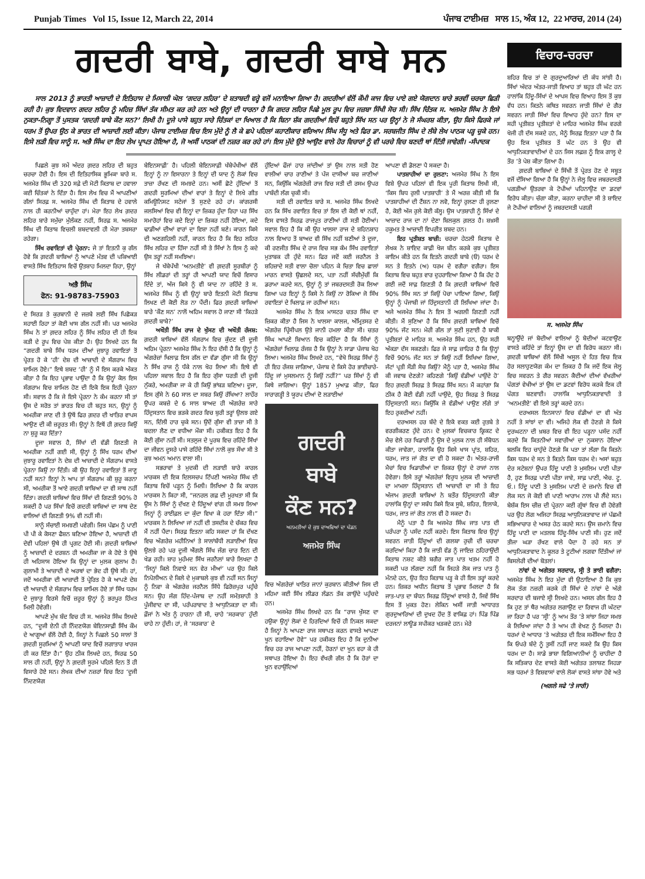Punjab Times Vol 15, Issue 12, March 22, 2014 ਪੰਜਾਬ ਟਾਈਮਜ਼ ਸਾਲ 15, ਅੰਕ 12, 22 ਮਾਰਚ, 2014 (24)
ਗਦਰੀ ਬਾਬੇ, ਗਦਰੀ ਬਾਬੇ ਸਨ
ਸਾਲ 2013 ਨੂੰ ਭਾਰਤੀ ਆਜ਼ਾਦੀ ਦੇ ਇਤਿਹਾਸ ਦੇ ਮਿਸਾਲੀ ਘੋਲ ‘ਗਦਰ ਲਹਿਰ’ ਦੇ ਸ਼ਤਾਬਦੀ ਵਰ੍ਹੇ ਵਜੋਂ ਮਨਾਇਆ ਗਿਆ ਹੈ। ਗਦਰੀਆਂ ਵੱਲੋਂ ਕੌਮੀ ਕਾਜ ਵਿਚ ਪਾਏ ਗਏ ਯੋਗਦਾਨ ਬਾਰੇ ਭਰਵੀਂ ਚਰਚਾ ਛਿੜੀ ਰਹੀ ਹੈ। ਕੁਝ ਵਿਦਵਾਨ ਗਦਰ ਲਹਿਰ ਨੂੰ ਮਹਿਜ਼ ਸਿੱਖਾਂ ਤੱਕ ਸੀਮਤ ਕਰ ਰਹੇ ਹਨ ਅਤੇ ਉਨ੍ਹਾਂ ਦੀ ਧਾਰਨਾ ਹੈ ਕਿ ਗਦਰ ਲਹਿਰ ਪਿਛੇ ਮੂਲ ਰੂਪ ਵਿਚ ਜਜ਼ਬਾ ਸਿੱਖੀ ਸੋਚ ਸੀ। ਸਿੱਖ ਚਿੰਤਕ ਸ. ਅਜਮੇਰ ਸਿੰਘ ਨੇ ਇਸੇ ਨੁਕਤਾ-ਨਿਗ੍ਹਾ ਤੋਂ ਪੁਸਤਕ ‘ਗਦਰੀ ਬਾਬੇ ਕੌਣ ਸਨ?’ ਲਿਖੀ ਹੈ। ਦੂਜੇ ਪਾਸੇ ਬਹੁਤ ਸਾਰੇ ਚਿੰਤਕਾਂ ਦਾ ਖਿਆਲ ਹੈ ਕਿ ਬਿਨਾ ਸ਼ੱਕ ਗਦਰੀਆਂ ਵਿਚੋਂ ਬਹੁਤੇ ਸਿੱਖ ਸਨ ਪਰ ਉਨ੍ਹਾਂ ਨੇ ਜੋ ਸੰਘਰਸ਼ ਕੀਤਾ, ਉਹ ਕਿਸੇ ਫਿਰਕੇ ਜਾਂ ਧਰਮ ਤੋਂ ਉਪਰ ਉਠ ਕੇ ਭਾਰਤ ਦੀ ਆਜ਼ਾਦੀ ਲਈ ਕੀਤਾ। ਪੰਜਾਬ ਟਾਈਮਜ਼ ਵਿਚ ਇਸ ਮੁੱਦੇ ਨੂੰ ਲੈ ਕੇ ਛਪੇ ਪਹਿਲਾਂ ਕਹਾਣੀਕਾਰ ਵਰਿਆਮ ਸਿੰਘ ਸੰਧੂ ਅਤੇ ਫਿਰ ਡਾ. ਸਰਬਜੀਤ ਸਿੰਘ ਦੇ ਲੰਬੇ ਲੇਖ ਪਾਠਕ ਪੜ੍ਹ ਚੁਕੇ ਹਨ। ਇਸੇ ਲੜੀ ਵਿਚ ਸਾਨੂੰ ਸ. ਅਭੈ ਸਿੰਘ ਦਾ ਇਹ ਲੇਖ ਪ੍ਰਾਪਤ ਹੋਇਆ ਹੈ, ਜੋ ਅਸੀਂ ਪਾਠਕਾਂ ਦੀ ਨਜ਼ਰ ਕਰ ਰਹੇ ਹਾਂ। ਇਸ ਮੁੱਦੇ ਉਤੇ ਆਉਣ ਵਾਲੇ ਹੋਰ ਵਿਚਾਰਾਂ ਨੂੰ ਵੀ ਪਰਚੇ ਵਿਚ ਬਣਦੀ ਥਾਂ ਦਿੱਤੀ ਜਾਵੇਗੀ। -ਸੰਪਾਦਕ
ਪਿਛਲੇ ਕੁਝ ਸਮੇਂ ਅੰਦਰ ਗ਼ਦਰ ਲਹਿਰ ਦੀ ਬਹੁਤ ਚਰਚਾ ਹੋਈ ਹੈ। ਇਸ ਦੀ ਇਤਿਹਾਸਿਕ ਭੂਮਿਕਾ ਬਾਰੇ ਸ. ਅਜਮੇਰ ਸਿੰਘ ਦੀ 320 ਸਫ਼ੇ ਦੀ ਮੋਟੀ ਕਿਤਾਬ ਦਾ ਹਵਾਲਾ ਕਈ ਚਿੰਤਕਾਂ ਨੇ ਦਿੱਤਾ ਹੈ। ਇਸ ਲੇਖ ਵਿਚ ਮੈਂ ਆਪਣੀਆਂ ਗੱਲਾਂ ਸਿਰਫ਼ ਸ. ਅਜਮੇਰ ਸਿੰਘ ਦੀ ਕਿਤਾਬ ਦੇ ਹਵਾਲੇ ਨਾਲ ਹੀ ਕਰਨੀਆਂ ਚਾਹੁੰਦਾ ਹਾਂ। ਮੇਰਾ ਇਹ ਲੇਖ ਗ਼ਦਰ ਲਹਿਰ ਬਾਰੇ ਸਮੁੱਚਾ ਮੁੱਲੰਕਣ ਨਹੀਂ, ਸਿਰਫ਼ ਸ. ਅਜਮੇਰ ਸਿੰਘ ਦੀ ਕਿਤਾਬ ਵਿਚਲੀ ਸ਼ਬਦਾਵਲੀ ਹੀ ਮੇਰਾ ਤਬਸਰਾ ਰਹੇਗਾ।
ਸਿੱਖ ਰਵਾਇਤਾਂ ਦੀ ਪ੍ਰੇਰਨਾ: ਜੇ ਤਾਂ ਇਤਨੀ ਕੁ ਗੱਲ ਹੋਵੇ ਕਿ ਗ਼ਦਰੀ ਬਾਬਿਆਂ ਨੂੰ ਆਪਣੇ ਮੰਤਵ ਦੀ ਪਕਿਆਈ ਵਾਸਤੇ ਸਿੱਖ ਇਤਿਹਾਸ ਵਿਚੋਂ ਉਤਸ਼ਾਹ ਮਿਲਦਾ ਰਿਹਾ, ਉਨ੍ਹਾਂ
ਅਭੈ ਸਿੰਘ
ਫੋਨ: 91-98783-75903
ਦੇ ਸਿਰੜ ਤੇ ਕੁਰਬਾਨੀ ਦੇ ਜਜ਼ਬੇ ਲਈ ਸਿੱਖ ਪਿਛੋਕੜ ਸਹਾਈ ਰਿਹਾ ਤਾਂ ਕੋਈ ਖਾਸ ਗੱਲ ਨਹੀਂ ਸੀ। ਪਰ ਅਜਮੇਰ ਸਿੰਘ ਨੇ ਤਾਂ ਗ਼ਦਰ ਲਹਿਰ ਨੂੰ ਸਿੱਖ ਲਹਿਰ ਦੀ ਹੀ ਇਕ ਕੜੀ ਦੇ ਰੂਪ ਵਿਚ ਪੇਸ਼ ਕੀਤਾ ਹੈ। ਉਹ ਲਿਖਦੇ ਹਨ ਕਿ “ਗਦਰੀ ਬਾਬੇ ਸਿੱਖ ਧਰਮ ਦੀਆਂ ਜੁਝਾਰੂ ਰਵਾਇਤਾਂ ਤੋਂ ਪ੍ਰੇਰਤ ਹੋ ਕੇ ‘ਹੀ’ ਦੇਸ਼ ਦੀ ਆਜ਼ਾਦੀ ਦੇ ਸੰਗਰਾਮ ਵਿਚ ਸ਼ਾਮਿਲ ਹੋਏ।” ਇਥੇ ਸ਼ਬਦ ‘ਹੀ’ ਨੂੰ ਮੈਂ ਇਸ ਕਰਕੇ ਅੰਕਤ ਕੀਤਾ ਹੈ ਕਿ ਇਹ ਪ੍ਰਭਾਵ ਪਾਉਂਦਾ ਹੈ ਕਿ ਉਨ੍ਹਾਂ ਕੋਲ ਇਸ ਸੰਗਰਾਮ ਵਿਚ ਸ਼ਾਮਿਲ ਹੋਣ ਦੀ ਇਕੋ ਇਕ ਇਹੀ ਪ੍ਰੇਰਨਾ ਸੀ। ਸਵਾਲ ਹੈ ਕਿ ਜੇ ਇਸੇ ਪ੍ਰੇਰਨਾ ਨੇ ਕੰਮ ਕਰਨਾ ਸੀ ਤਾਂ ਉਸ ਦੇ ਸਰੋਤ ਤਾਂ ਭਾਰਤ ਵਿਚ ਹੀ ਬਹੁਤ ਸਨ, ਉਨ੍ਹਾਂ ਨੂੰ ਅਮਰੀਕਾ ਜਾਣ ਦੀ ਤੇ ਉਥੋਂ ਫਿਰ ਗ਼ਦਰ ਦੀ ਖਾਤਿਰ ਵਾਪਸ ਆਉਣ ਦੀ ਕੀ ਜ਼ਰੂਰਤ ਸੀ। ਉਨ੍ਹਾਂ ਨੇ ਇਥੋਂ ਹੀ ਗ਼ਦਰ ਕਿਉਂ ਨਾ ਸ਼ੁਰੂ ਕਰ ਦਿੱਤਾ?
ਦੂਜਾ ਸਵਾਲ ਹੈ, ਸਿੱਖਾਂ ਦੀ ਵੱਡੀ ਗਿਣਤੀ ਜੋ ਅਮਰੀਕਾ ਨਹੀਂ ਗਈ ਸੀ, ਉਨ੍ਹਾਂ ਨੂੰ ਸਿੱਖ ਧਰਮ ਦੀਆਂ ਜੁਝਾਰੂ ਰਵਾਇਤਾਂ ਨੇ ਦੇਸ਼ ਦੀ ਆਜ਼ਾਦੀ ਦੇ ਸੰਗਰਾਮ ਵਾਸਤੇ ਪ੍ਰੇਰਨਾ ਕਿਉਂ ਨਾ ਦਿੱਤੀ। ਕੀ ਉਹ ਇਨ੍ਹਾਂ ਰਵਾਇਤਾਂ ਤੋਂ ਜਾਣੂ ਨਹੀਂ ਸਨ? ਇਨ੍ਹਾਂ ਨੇ ਆਪ ਤਾਂ ਸੰਗਰਾਮ ਕੀ ਸ਼ੁਰੂ ਕਰਨਾ ਸੀ, ਅਮਰੀਕਾ ਤੋਂ ਆਏ ਗਦਰੀ ਬਾਬਿਆਂ ਦਾ ਵੀ ਸਾਥ ਨਹੀਂ ਦਿੱਤਾ। ਗਦਰੀ ਬਾਬਿਆਂ ਵਿਚ ਸਿੱਖਾਂ ਦੀ ਗਿਣਤੀ 90% ਹੋ ਸਕਦੀ ਹੈ ਪਰ ਸਿੱਖਾਂ ਵਿਚੋਂ ਗਦਰੀ ਬਾਬਿਆਂ ਦਾ ਸਾਥ ਦੇਣ ਵਾਲਿਆਂ ਦੀ ਗਿਣਤੀ 9% ਵੀ ਨਹੀਂ ਸੀ।
ਸਾਨੂੰ ਸੱਚਾਈ ਸਮਝਣੀ ਪਵੇਗੀ। ਜਿਸ ਪੱਛਮ ਨੂੰ ਪਾਣੀ ਪੀ ਪੀ ਕੇ ਕੋਸਣਾ ਫੈਸ਼ਨ ਬਣਿਆ ਹੋਇਆ ਹੈ, ਆਜ਼ਾਦੀ ਦੀ ਦੇਵੀ ਪਹਿਲਾਂ ਉਥੇ ਹੀ ਪ੍ਰਗਟ ਹੋਈ ਸੀ। ਗ਼ਦਰੀ ਬਾਬਿਆਂ ਨੂੰ ਆਜ਼ਾਦੀ ਦੇ ਦਰਸ਼ਨ ਹੀ ਅਮਰੀਕਾ ਜਾ ਕੇ ਹੋਏ ਤੇ ਉਥੇ ਹੀ ਅਹਿਸਾਸ ਹੋਇਆ ਕਿ ਉਨ੍ਹਾਂ ਦਾ ਮੁਲਕ ਗੁਲਾਮ ਹੈ। ਗੁਲਾਮੀ ਤੇ ਆਜ਼ਾਦੀ ਦੇ ਅਰਥਾਂ ਦਾ ਭੇਦ ਹੀ ਉਥੇ ਸੀ। ਹਾਂ, ਜਦੋਂ ਅਮਰੀਕਾ ਦੀ ਆਜ਼ਾਦੀ ਤੋਂ ਪ੍ਰੇਰਿਤ ਹੋ ਕੇ ਆਪਣੇ ਦੇਸ਼ ਦੀ ਆਜ਼ਾਦੀ ਦੇ ਸੰਗਰਾਮ ਵਿਚ ਸ਼ਾਮਿਲ ਹੋਏ ਤਾਂ ਸਿੱਖ ਧਰਮ ਦੇ ਜੁਝਾਰੂ ਵਿਰਸੇ ਵਿਚੋਂ ਜ਼ਰੂਰ ਉਨ੍ਹਾਂ ਨੂੰ ਭਰਪੂਰ ਹਿੰਮਤ ਮਿਲੀ ਹੋਵੇਗੀ।
ਆਪਣੇ ਮੁੱਖ ਬੰਦ ਵਿਚ ਹੀ ਸ. ਅਜਮੇਰ ਸਿੰਘ ਲਿਖਦੇ ਹਨ, “ਦੂਜੀ ਏਨੀ ਹੀ ਨਿੰਦਣਯੋਗ ਬੇਇਨਸਾਫ਼ੀ ਸਿੱਖ ਕੌਮ ਦੇ ਆਗੂਆਂ ਵੱਲੋਂ ਹੋਈ ਹੈ, ਜਿਨ੍ਹਾਂ ਨੇ ਪਿਛਲੇ 50 ਸਾਲਾਂ ਤੋਂ ਗ਼ਦਰੀ ਸੂਰਮਿਆਂ ਨੂੰ ਆਪਣੀ ਯਾਦ ਵਿਚੋਂ ਲਗਾਤਾਰ ਖਾਰਜ ਹੀ ਕਰ ਦਿੱਤਾ ਹੈ।” ਉਹ ਠੀਕ ਲਿਖਦੇ ਹਨ, ਸਿਰਫ 50 ਸਾਲ ਹੀ ਨਹੀਂ, ਉਨ੍ਹਾਂ ਨੇ ਗ਼ਦਰੀ ਸੂਰਮੇ ਪਹਿਲੇ ਦਿਨ ਤੋਂ ਹੀ ਵਿਸਾਰੇ ਹੋਏ ਸਨ। ਲੇਖਕ ਦੀਆਂ ਨਜ਼ਰਾਂ ਵਿਚ ਇਹ ‘ਦੂਜੀ ਨਿੰਦਣਯੋਗ
ਬੇਇਨਸਾਫ਼ੀ’ ਹੈ। ਪਹਿਲੀ ਬੇਇਨਸਾਫ਼ੀ ਖੱਬੇਪੱਖੀਆਂ ਵੱਲੋਂ ਇਨ੍ਹਾਂ ਨੂੰ ਨਾ ਵਿਸਾਰਨਾ ਤੇ ਇਨ੍ਹਾਂ ਦੀ ਯਾਦ ਨੂੰ ਲੋਕਾਂ ਵਿਚ ਤਾਜ਼ਾ ਰੱਖਣ ਦੀ ਸਮਝਦੇ ਹਨ। ਅਸੀਂ ਛੋਟੇ ਹੁੰਦਿਆਂ ਤੋਂ ਗਦਰੀ ਸੂਰਮਿਆਂ ਦੀਆਂ ਵਾਰਾਂ ਤੇ ਇਨ੍ਹਾਂ ਦੇ ਲਿਖੇ ਗੀਤ ਕਮਿਊਨਿਸਟ ਸਟੇਜਾਂ ਤੋਂ ਸੁਣਦੇ ਰਹੇ ਹਾਂ। ਕਾਂਗਰਸੀ ਜਲਸਿਆਂ ਵਿਚ ਵੀ ਇਨ੍ਹਾਂ ਦਾ ਜ਼ਿਕਰ ਹੁੰਦਾ ਰਿਹਾ ਪਰ ਸਿੱਖ ਸਮਾਰੋਹਾਂ ਵਿਚ ਕਦੇ ਇਨ੍ਹਾਂ ਦਾ ਜ਼ਿਕਰ ਨਹੀਂ ਹੋਇਆ, ਕਦੇ ਢਾਡੀਆਂ ਦੀਆਂ ਵਾਰਾਂ ਦਾ ਵਿਸ਼ਾ ਨਹੀਂ ਬਣੇ। ਕਾਰਨ ਕਿਸੇ ਦੀ ਅਣਗਹਿਲੀ ਨਹੀਂ, ਕਾਰਨ ਇਹ ਹੈ ਕਿ ਇਹ ਲਹਿਰ ਸਿੱਖ ਲਹਿਰ ਦਾ ਹਿੱਸਾ ਨਹੀਂ ਸੀ ਤੇ ਸਿੱਖਾਂ ਨੇ ਇਸ ਨੂੰ ਕਦੇ ਉਸ ਤਰ੍ਹਾਂ ਨਹੀਂ ਸਮਝਿਆ।
ਜੇ ਖੱਬੇਪੱਖੀ ‘ਅਨਮਤੀਏ’ ਵੀ ਗ਼ਦਰੀ ਸੂਰਬੀਰਾਂ ਨੂੰ ਸਿੱਖ ਲੀਡਰਾਂ ਦੀ ਤਰ੍ਹਾਂ ਹੀ ਆਪਣੀ ਯਾਦ ਵਿਚੋਂ ਵਿਸਾਰ ਦਿੰਦੇ ਤਾਂ, ਅੱਜ ਕਿਸੇ ਨੂੰ ਵੀ ਯਾਦ ਨਾ ਰਹਿੰਦੇ ਤੇ ਸ. ਅਜਮੇਰ ਸਿੰਘ ਨੂੰ ਵੀ ਉਨ੍ਹਾਂ ਬਾਰੇ ਇਤਨੀ ਮੋਟੀ ਕਿਤਾਬ ਲਿਖਣ ਦੀ ਕੋਈ ਲੋੜ ਨਾ ਪੈਂਦੀ। ਫਿਰ ਗ਼ਦਰੀ ਬਾਬਿਆਂ ਬਾਰੇ ‘ਕੌਣ ਸਨ’ ਨਾਲੋਂ ਅਹਿਮ ਸਵਾਲ ਹੋ ਜਾਣਾ ਸੀ ‘ਕਿਹੜੇ ਗ਼ਦਰੀ ਬਾਬੇ?’
ਅਖੌਤੀ ਸਿੱਖ ਰਾਜ ਦੇ ਖੁੱਸਣ ਦੀ ਅਖੌਤੀ ਰੰਜਸ਼: ਗ਼ਦਰੀ ਬਾਬਿਆਂ ਵੱਲੋਂ ਸੰਗਰਾਮ ਵਿਚ ਕੁੱਦਣ ਦੀ ਦੂਜੀ ਅਹਿਮ ਪ੍ਰੇਰਨਾ ਅਜਮੇਰ ਸਿੰਘ ਨੇ ਇਹ ਦੱਸੀ ਹੈ ਕਿ ਉਨ੍ਹਾਂ ਨੂੰ ਅੰਗਰੇਜ਼ਾਂ ਖਿਲਾਫ਼ ਇਸ ਗੱਲ ਦਾ ਵੱਡਾ ਗੁੱਸਾ ਸੀ ਕਿ ਉਨ੍ਹਾਂ ਨੇ ਸਿੱਖ ਰਾਜ ਨੂੰ ਧੱਕੇ ਨਾਲ ਖੋਹ ਲਿਆ ਸੀ। ਇਥੇ ਵੀ ਪਹਿਲਾ ਸਵਾਲ ਇਹ ਹੈ ਕਿ ਇਹ ਗੁੱਸਾ ਧਰਤੀ ਦੀ ਦੂਜੀ ਨੁੱਕਰੇ, ਅਮਰੀਕਾ ਜਾ ਕੇ ਹੀ ਕਿਉਂ ਭਾਂਬੜ ਬਣਿਆ। ਦੂਜਾ, ਇਸ ਗੁੱਸੇ ਨੇ 60 ਸਾਲ ਦਾ ਸਬਰ ਕਿਉਂ ਰੱਖਿਆ? ਲਾਹੌਰ ਉਪਰ ਕਬਜ਼ੇ ਦੇ 6 ਸਾਲ ਬਾਅਦ ਹੀ ਅੰਗਰੇਜ਼ ਸਾਰੇ ਹਿੰਦੁਸਤਾਨ ਵਿਚ ਭੜਕੇ ਗਦਰ ਵਿਚ ਬੁਰੀ ਤਰ੍ਹਾਂ ਉਲਝ ਗਏ ਸਨ, ਦਿੱਲੀ ਹਾਰ ਚੁਕੇ ਸਨ। ਉਦੋਂ ਗੁੱਸਾ ਵੀ ਤਾਜ਼ਾ ਸੀ ਤੇ ਬਦਲਾ ਲੈਣ ਦਾ ਵਧੀਆ ਮੌਕਾ ਸੀ। ਹਕੀਕਤ ਇਹ ਹੈ ਕਿ ਕੋਈ ਗੁੱਸਾ ਨਹੀਂ ਸੀ। ਸਤਲੁਜ ਦੇ ਪੂਰਬ ਵਿਚ ਰਹਿੰਦੇ ਸਿੱਖਾਂ ਦਾ ਜੀਵਨ ਦੂਸਰੇ ਪਾਸੇ ਰਹਿੰਦੇ ਸਿੱਖਾਂ ਨਾਲੋਂ ਕੁਝ ਸੌਖਾ ਸੀ ਤੇ ਕੁਝ ਅਮਨ ਅਮਾਨ ਵਾਲਾ ਸੀ।
ਸਭਰਾਵਾਂ ਤੇ ਮੁਦਕੀ ਦੀ ਲੜਾਈ ਬਾਰੇ ਕਾਰਲ ਮਾਰਕਸ ਦੀ ਇਕ ਦਿਲਸਚਪ ਟਿੱਪਣੀ ਅਜਮੇਰ ਸਿੰਘ ਦੀ ਕਿਤਾਬ ਵਿਚੋਂ ਪੜ੍ਹਨ ਨੂੰ ਮਿਲੀ। ਲਿਖਿਆ ਹੈ ਕਿ ਕਾਰਲ ਮਾਰਕਸ ਨੇ ਕਿਹਾ ਸੀ, “ਜਨਰਲ ਗਫ਼ ਦੀ ਮੂਰਖਤਾ ਸੀ ਕਿ ਉਸ ਨੇ ਸਿੱਖਾਂ ਨੂੰ ਦੱਖਣ ਦੇ ਹਿੰਦੂਆਂ ਵਾਂਗ ਹੀ ਸਮਝ ਲਿਆ ਜਿਨ੍ਹਾਂ ਨੂੰ ਰਾਈਫ਼ਲ ਦਾ ਕੁੰਦਾ ਵਿਖਾ ਕੇ ਹਰਾ ਦਿੱਤਾ ਸੀ।” ਮਾਰਕਸ ਨੇ ਲਿਖਿਆ ਜਾਂ ਨਹੀਂ ਦੀ ਤਸਦੀਕ ਦੇ ਚੱਕਰ ਵਿਚ ਮੈਂ ਨਹੀਂ ਪੈਂਦਾ। ਸਿਰਫ਼ ਇਤਨਾ ਕਹਿ ਸਕਦਾ ਹਾਂ ਕਿ ਦੱਖਣ ਵਿਚ ਅੰਗਰੇਜ਼ ਮਹੀਨਿਆਂ ਤੇ ਸਾਲਾਂਬੱਧੀ ਲੜਾਈਆਂ ਵਿਚ ਉਲਝੇ ਰਹੇ ਪਰ ਦੂਜੀ ਐਂਗਲੋ ਸਿੱਖ ਜੰਗ ਚਾਰ ਦਿਨ ਦੀ ਖੇਡ ਰਹੀ। ਸ਼ਾਹ ਮੁਹੰਮਦ ਸਿੱਖ ਜਰਨੈਲਾਂ ਬਾਰੇ ਲਿਖਦਾ ਹੈ ‘ਜਿਨ੍ਹਾਂ ਕਿਲੇ ਨਿਵਾਏ ਸਨ ਵੇਰ ਮੀਆਂ’ ਪਰ ਉਹ ਕਿਲੇ ਨਿਪੋਲੀਅਨ ਦੇ ਕਿਲੇ ਦੇ ਮੁਕਾਬਲੇ ਕੁਝ ਵੀ ਨਹੀਂ ਸਨ ਜਿਨ੍ਹਾਂ ਨੂੰ ਨਿਵਾ ਕੇ ਅੰਗਰੇਜ਼ ਜਰਨੈਲ ਸਿੱਧੇ ਫਿਰੋਜ਼ਪੁਰ ਪਹੁੰਚੇ ਸਨ। ਉਹ ਜੰਗ ਹਿੰਦ-ਪੰਜਾਬ ਦਾ ਨਹੀਂ ਸਮੰਤਸ਼ਾਹੀ ਤੇ ਪੂੰਜੀਵਾਦ ਦਾ ਸੀ, ਪਰੰਪਰਾਵਾਦ ਤੇ ਆਧੁਨਿਕਤਾ ਦਾ ਸੀ। ਫ਼ੌਜਾਂ ਨੇ ਅੰਤ ਨੂੰ ਹਾਰਨਾ ਹੀ ਸੀ, ਚਾਹੇ ‘ਸਰਕਾਰ’ ਹੁੰਦੀ ਚਾਹੇ ਨਾ ਹੁੰਦੀ। ਹਾਂ, ਜੇ ‘ਸਰਕਾਰ’ ਦੇ
ਹੁੰਦਿਆਂ ਫੌਜਾਂ ਹਾਰ ਜਾਂਦੀਆਂ ਤਾਂ ਉਸ ਨਾਲ ਸਤੀ ਹੋਣ ਵਾਲੀਆਂ ਚਾਰ ਰਾਣੀਆਂ ਤੇ ਪੰਜ ਦਾਸੀਆਂ ਬਚ ਜਾਣੀਆਂ ਸਨ, ਕਿਉਂਕਿ ਅੰਗਰੇਜ਼ੀ ਰਾਜ ਵਿਚ ਸਤੀ ਦੀ ਰਸਮ ਉਪਰ ਪਾਬੰਦੀ ਲੱਗ ਚੁਕੀ ਸੀ।
ਸਤੀ ਦੀ ਰਵਾਇਤ ਬਾਰੇ ਸ. ਅਜਮੇਰ ਸਿੰਘ ਲਿਖਦੇ ਹਨ ਕਿ ਸਿੱਖ ਰਵਾਇਤ ਵਿਚ ਤਾਂ ਇਸ ਦੀ ਕੋਈ ਥਾਂ ਨਹੀਂ, ਇਸ ਵਾਸਤੇ ਸਿਰਫ਼ ਰਾਜਪੂਤ ਰਾਣੀਆਂ ਹੀ ਸਤੀ ਹੋਈਆਂ। ਸਵਾਲ ਇਹ ਹੈ ਕਿ ਕੀ ਉਹ ਖਾਲਸਾ ਰਾਜ ਦੇ ਸ਼ਹਿਨਸ਼ਾਹ ਨਾਲ ਵਿਆਹ ਤੋਂ ਬਾਅਦ ਵੀ ਸਿੱਖ ਨਹੀਂ ਬਣੀਆਂ ਤੇ ਦੂਜਾ, ਕੀ ਰਣਜੀਤ ਸਿੰਘ ਦੇ ਰਾਜ ਵਿਚ ਸਭ ਕੰਮ ਸਿੱਖ ਰਵਾਇਤਾਂ ਮੁਤਾਬਕ ਹੀ ਹੁੰਦੇ ਸਨ। ਫਿਰ ਜਦੋਂ ਕਈ ਜਰਨੈਲ ਤੇ ਸ਼ਹਿਜ਼ਾਦੇ ਸਤੀ ਵਾਲਾ ਚੋਲਾ ਪਹਿਨ ਕੇ ਚਿਤਾ ਵਿਚ ਛਾਲਾਂ ਮਾਰਨ ਵਾਸਤੇ ਉਛਲਦੇ ਸਨ, ਪਤਾ ਨਹੀਂ ਸੱਚੀਮੁੱਚੀਂ ਕਿ ਡਰਾਮਾ ਕਰਦੇ ਸਨ, ਉਨ੍ਹਾਂ ਨੂੰ ਤਾਂ ਜਬਰਦਸਤੀ ਰੋਕ ਲਿਆ ਗਿਆ ਪਰ ਇਨ੍ਹਾਂ ਨੂੰ ਕਿਸੇ ਨੇ ਕਿਉਂ ਨਾ ਰੋਕਿਆ ਜੋ ਸਿੱਖ ਰਵਾਇਤਾਂ ਦੇ ਖਿਲਾਫ਼ ਜਾ ਰਹੀਆਂ ਸਨ।
ਅਜਮੇਰ ਸਿੰਘ ਨੇ ਇਕ ਮਾਸਟਰ ਚਤਰ ਸਿੰਘ ਦਾ ਜ਼ਿਕਰ ਕੀਤਾ ਹੈ ਜਿਸ ਨੇ ਖਾਲਸਾ ਕਾਲਜ, ਅੰਮ੍ਰਿਤਸਰ ਦੇ ਅੰਗਰੇਜ਼ ਪ੍ਰਿੰਸੀਪਲ ਉਤੇ ਜਾਨੀ ਹਮਲਾ ਕੀਤਾ ਸੀ। ਚਤਰ ਸਿੰਘ ਆਪਣੇ ਬਿਆਨ ਵਿਚ ਕਹਿੰਦਾ ਹੈ ਕਿ ਸਿੱਖਾਂ ਨੂੰ ਅੰਗਰੇਜ਼ਾਂ ਖਿਲਾਫ਼ ਰੰਜਸ਼ ਹੈ ਕਿ ਉਨ੍ਹਾਂ ਨੇ ਸਾਡਾ ਪੰਜਾਬ ਖੋਹ ਲਿਆ। ਅਜਮੇਰ ਸਿੰਘ ਲਿਖਦੇ ਹਨ, “ਵੇਖੋ ਸਿਰਫ਼ ਸਿੱਖਾਂ ਨੂੰ ਹੀ ਇਹ ਰੰਜਸ਼ ਜਾਗਿਆ, ਪੰਜਾਬ ਦੇ ਕਿਸੇ ਹੋਰ ਭਾਈਚਾਰੇ- ਹਿੰਦੂ ਜਾਂ ਮੁਸਲਮਾਨ ਨੂੰ ਕਿਉਂ ਨਹੀਂ?” ਪਰ ਸਿੱਖਾਂ ਨੂੰ ਵੀ ਕਿਥੇ ਜਾਗਿਆ। ਉਨ੍ਹਾਂ 1857 ਮੁਆਫ਼ ਕੀਤਾ, ਫਿਰ ਸਾਰਾਗੜ੍ਹੀ ਤੇ ਯੂਰਪ ਦੀਆਂ ਦੋ ਲੜਾਈਆਂ
ਗਦਰੀ
ਬਾਬੇ
ਕੌਣ ਸਨ?
ਅਨਮਤੀਆਂ ਦੇ ਕੁਝ ਦਾਅਵਿਆਂ ਦਾ ਖੰਡਨ
ਅਜਮੇਰ ਸਿੰਘ
ਵਿਚ ਅੰਗਰੇਜ਼ਾਂ ਖਾਤਿਰ ਜਾਨਾਂ ਕੁਰਬਾਨ ਕੀਤੀਆਂ ਜਿਸ ਦੀ ਮਹਿਮਾ ਕਈ ਸਿੱਖ ਲੀਡਰ ਲੰਡਨ ਤੱਕ ਗਾਉਂਦੇ ਪਹੁੰਚਦੇ ਹਨ।
ਅਜਮੇਰ ਸਿੰਘ ਲਿਖਦੇ ਹਨ ਕਿ “ਰਾਜ ਖੁੱਸਣ ਦਾ ਹਉਕਾ ਉਨ੍ਹਾਂ ਲੋਕਾਂ ਦੇ ਹਿਰਦਿਆਂ ਵਿਚੋਂ ਹੀ ਨਿਕਲ ਸਕਦਾ ਹੈ ਜਿਨ੍ਹਾਂ ਨੇ ਆਪਣਾ ਰਾਜ ਸਥਾਪਤ ਕਰਨ ਵਾਸਤੇ ਆਪਣਾ ਖੂਨ ਵਹਾਇਆ ਹੋਵੇ” ਪਰ ਹਕੀਕਤ ਇਹ ਹੈ ਕਿ ਦੁਨੀਆ ਵਿਚ ਹਰ ਰਾਜ ਆਪਣਾ ਨਹੀਂ, ਹੋਰਨਾਂ ਦਾ ਖੂਨ ਵਹਾ ਕੇ ਹੀ ਸਥਾਪਤ ਹੋਇਆ ਹੈ। ਇਹ ਵੱਖਰੀ ਗੱਲ ਹੈ ਕਿ ਹੋਰਾਂ ਦਾ ਖੂਨ ਵਹਾਉਂਦਿਆਂ
ਆਪਣਾ ਵੀ ਡੋਲਣਾ ਪੈ ਸਕਦਾ ਹੈ।
ਪਾਤਸ਼ਾਹੀਆਂ ਦਾ ਰੁਲਣਾ: ਅਜਮੇਰ ਸਿੰਘ ਨੇ ਇਸ ਵਿਸ਼ੇ ਉਪਰ ਪਹਿਲਾਂ ਵੀ ਇਕ ਪੂਰੀ ਕਿਤਾਬ ਲਿਖੀ ਸੀ, ‘ਕਿਸ ਬਿਧ ਰੁਲੀ ਪਾਤਸ਼ਾਹੀ’ ਤੇ ਮੈਂ ਅਰਜ਼ ਕੀਤੀ ਸੀ ਕਿ ਪਾਤਸ਼ਾਹੀਆਂ ਦੀ ਟੈਂਸ਼ਨ ਨਾ ਲਵੋ, ਇਨ੍ਹਾਂ ਰੁਲਣਾ ਹੀ ਰੁਲਣਾ ਹੈ, ਕੋਈ ਅੱਜ ਰੁਲੇ ਕੋਈ ਕੱਲ੍ਹ। ਉਸ ਪਾਤਸ਼ਾਹੀ ਨੂੰ ਸਿੱਖਾਂ ਦੇ ਆਜ਼ਾਦ ਰਾਜ ਦਾ ਨਾਂ ਦੇਣਾ ਬਿਲਕੁਲ ਗ਼ਲਤ ਹੈ। ਸ਼ਖ਼ਸੀ ਹਕੂਮਤ ਤੇ ਆਜ਼ਾਦੀ ਵਿਪਰੀਤ ਸ਼ਬਦ ਹਨ।
ਇਹ ਪ੍ਰਤੀਸ਼ਤ ਬਾਜ਼ੀ: ਚਰਚਾ ਹੇਠਲੀ ਕਿਤਾਬ ਦੇ ਲੇਖਕ ਨੇ ਸ਼ਾਇਦ ਕਾਫ਼ੀ ਖੋਜ ਬੀਨ ਕਰਕੇ ਕੁਝ ਪ੍ਰਤੀਸ਼ਤ ਕਾਇਮ ਕੀਤੇ ਹਨ ਕਿ ਇਤਨੇ ਗਦਰੀ ਬਾਬੇ (ੳ) ਧਰਮ ਦੇ ਸਨ ਤੇ ਇਤਨੇ (ਅ) ਧਰਮ ਦੇ ਵਗੈਰਾ ਵਗੈਰਾ। ਇਸ ਕਿਤਾਬ ਵਿਚ ਬਹੁਤ ਵਾਰ ਦੁਹਰਾਇਆ ਗਿਆ ਹੈ ਕਿ ਹੱਦ ਹੋ ਗਈ ਜਦੋਂ ਸਾਫ਼ ਗਿਣਤੀ ਹੈ ਕਿ ਗ਼ਦਰੀ ਬਾਬਿਆਂ ਵਿਚੋਂ 90% ਸਿੱਖ ਸਨ ਤਾਂ ਕਿਉਂ ਪੋਚਾ ਪਾਇਆ ਗਿਆ, ਕਿਉਂ ਉਨ੍ਹਾਂ ਨੂੰ ਪੰਜਾਬੀ ਜਾਂ ਹਿੰਦੁਸਤਾਨੀ ਹੀ ਲਿਖਿਆ ਜਾਂਦਾ ਹੈ। ਅਜੇ ਅਜਮੇਰ ਸਿੰਘ ਨੇ ਇਸ ਤੋਂ ਅਗਲੀ ਗਿਣਤੀ ਨਹੀਂ ਕੀਤੀ। ਮੈਂ ਸੁਣਿਆ ਹੈ ਕਿ ਸਿੱਖ ਗ਼ਦਰੀ ਬਾਬਿਆਂ ਵਿਚੋਂ 90% ਜੱਟ ਸਨ। ਮੇਰੀ ਗੱਲ ਤਾਂ ਸੁਣੀ ਸੁਣਾਈ ਹੈ ਬਾਕੀ ਪ੍ਰਤੀਸ਼ਤਾਂ ਦੇ ਮਾਹਿਰ ਸ. ਅਜਮੇਰ ਸਿੰਘ ਹਨ, ਉਹ ਸਹੀ ਅੰਕੜਾ ਦੱਸ ਸਕਣਗੇ। ਫਿਰ ਜੇ ਸਾਫ਼ ਜ਼ਾਹਿਰ ਹੈ ਕਿ ਉਨ੍ਹਾਂ ਵਿਚੋਂ 90% ਜੱਟ ਸਨ ਤਾਂ ਕਿਉਂ ਨਹੀਂ ਲਿਖਿਆ ਗਿਆ, ਜੱਟਾਂ ਪ੍ਰਤੀ ਸੌੜੀ ਸੋਚ ਕਿਉਂ? ਮੈਨੂੰ ਪਤਾ ਹੈ, ਅਜਮੇਰ ਸਿੰਘ ਕੀ ਜਵਾਬ ਦੇਣਗੇ? ਕਹਿਣਗੇ ‘ਕਿਉਂ ਵੰਡੀਆਂ ਪਾਉਂਦੇ ਹੋ’ ਇਹ ਗ਼ਦਰੀ ਸਿਰਫ਼ ਤੇ ਸਿਰਫ਼ ਸਿੱਖ ਸਨ। ਮੈਂ ਕਹਾਂਗਾ ਕਿ ਠੀਕ ਹੈ ਕੋਈ ਵੰਡੀ ਨਹੀਂ ਪਾਉਂਦੇ, ਉਹ ਸਿਰਫ਼ ਤੇ ਸਿਰਫ਼ ਹਿੰਦੁਸਤਾਨੀ ਸਨ। ਕਿਉਂਕਿ ਜੇ ਵੰਡੀਆਂ ਪਾਉਣ ਲੱਗੇ ਤਾਂ ਇਹ ਰੁਕਦੀਆਂ ਨਹੀਂ।
ਦਰਅਸਲ ਹਰ ਬੰਦੇ ਦੇ ਇਕੋ ਵਕਤ ਕਈ ਰੁਤਬੇ ਤੇ ਵਰਗੀਕਰਣ ਹੁੰਦੇ ਹਨ। ਦੋ ਮੁਲਕਾਂ ਵਿਚਕਾਰ ਕ੍ਰਿਕਟ ਦੇ ਮੈਚ ਵੇਲੇ ਹਰ ਖਿਡਾਰੀ ਨੂੰ ਉਸ ਦੇ ਮੁਲਕ ਨਾਲ ਹੀ ਸੰਬੋਧਨ ਕੀਤਾ ਜਾਵੇਗਾ, ਹਾਲਾਂਕਿ ਉਹ ਕਿਸੇ ਖਾਸ ਪ੍ਰਾਂਤ, ਸ਼ਹਿਰ, ਧਰਮ, ਜਾਤ ਜਾਂ ਗੋਤ ਦਾ ਵੀ ਹੋ ਸਕਦਾ ਹੈ। ਅੰਤਰ-ਰਾਜੀ ਮੈਚਾਂ ਵਿਚ ਖਿਡਾਰੀਆਂ ਦਾ ਜ਼ਿਕਰ ਉਨ੍ਹਾਂ ਦੇ ਰਾਜਾਂ ਨਾਲ ਹੋਵੇਗਾ। ਇਸੇ ਤਰ੍ਹਾਂ ਅੰਗਰੇਜ਼ਾਂ ਵਿਰੁਧ ਮੁਲਕ ਦੀ ਆਜ਼ਾਦੀ ਦਾ ਮਾਮਲਾ ਹਿੰਦੁਸਤਾਨ ਦੀ ਆਜ਼ਾਦੀ ਦਾ ਸੀ ਤੇ ਇਹ ਅੰਜਾਮ ਗ਼ਦਰੀ ਬਾਬਿਆਂ ਨੇ ਬਤੌਰ ਹਿੰਦੁਸਤਾਨੀ ਕੀਤਾ ਹਾਲਾਂਕਿ ਉਨ੍ਹਾਂ ਦਾ ਸਬੰਧ ਕਿਸੇ ਇਕ ਸੂਬੇ, ਸ਼ਹਿਰ, ਇਲਾਕੇ, ਧਰਮ, ਜਾਤ ਜਾਂ ਗੋਤ ਨਾਲ ਵੀ ਹੋ ਸਕਦਾ ਹੈ।
ਮੈਨੂੰ ਪਤਾ ਹੈ ਕਿ ਅਜਮੇਰ ਸਿੰਘ ਜਾਤ ਪਾਤ ਦੀ ਪਰੰਪਰਾ ਨੂੰ ਪਸੰਦ ਨਹੀਂ ਕਰਦੇ। ਇਸ ਕਿਤਾਬ ਵਿਚ ਉਨ੍ਹਾਂ ਸਵਰਨ ਜਾਤੀ ਹਿੰਦੂਆਂ ਦੀ ਗਲਬਾ ਰੁਚੀ ਦੀ ਚਰਚਾ ਕਰਦਿਆਂ ਕਿਹਾ ਹੈ ਕਿ ਜਾਤੀ ਵੰਡ ਨੂੰ ਜਾਇਜ਼ ਠਹਿਰਾਉਂਦੀ ਕਿਤਾਬ ਨਸ਼ਟ ਕੀਤੇ ਬਗੈਰ ਜਾਤ ਪਾਤ ਖਤਮ ਨਹੀਂ ਹੋ ਸਕਦੀ ਪਰ ਲੱਗਦਾ ਨਹੀਂ ਕਿ ਜਿਹੜੇ ਲੋਕ ਜਾਤ ਪਾਤ ਨੂੰ ਮੰਨਦੇ ਹਨ, ਉਹ ਇਹ ਕਿਤਾਬ ਪੜ੍ਹ ਕੇ ਹੀ ਇਸ ਤਰ੍ਹਾਂ ਕਰਦੇ ਹਨ। ਜ਼ਿਕਰ ਅਧੀਨ ਕਿਤਾਬ ਤੋਂ ਪ੍ਰਭਾਵ ਮਿਲਦਾ ਹੈ ਕਿ ਜਾਤ-ਪਾਤ ਦਾ ਬੰਧਨ ਸਿਰਫ਼ ਹਿੰਦੂਆਂ ਵਾਸਤੇ ਹੈ, ਜਿਵੇਂ ਸਿੱਖ ਇਸ ਤੋਂ ਮੁਕਤ ਹੋਣ। ਲੇਕਿਨ ਅਸੀਂ ਜਾਤੀ ਆਧਾਰਤ ਗੁਰਦੁਆਰਿਆਂ ਦੀ ਦੁਖਦ ਹੋਂਦ ਤੋਂ ਵਾਕਿਫ਼ ਹਾਂ। ਪਿੰਡ ਪਿੰਡ ਦਰਜਨਾਂ ਲਾਊਡ ਸਪੀਕਰ ਖੜਕਦੇ ਹਨ। ਮੇਰੇ
ਵਿਚਾਰ-ਚਰਚਾ
ਸ਼ਹਿਰ ਵਿਚ ਤਾਂ ਦੋ ਗੁਰਦੁਆਰਿਆਂ ਦੀ ਕੰਧ ਸਾਂਝੀ ਹੈ। ਸਿੱਖਾਂ ਅੰਦਰ ਅੰਤਰ-ਜਾਤੀ ਵਿਆਹ ਤਾਂ ਬਹੁਤ ਹੀ ਘੱਟ ਹਨ ਹਾਲਾਂਕਿ ਹਿੰਦੂ-ਸਿੱਖਾਂ ਦੇ ਆਪਸ ਵਿਚ ਵਿਆਹ ਇਸ ਤੋਂ ਕੁਝ ਵੱਧ ਹਨ। ਕਿਤਨੇ ਕਥਿਤ ਸਵਰਨ ਜਾਤੀ ਸਿੱਖਾਂ ਦੇ ਗੈਰ ਸਵਰਨ ਜਾਤੀ ਸਿੱਖਾਂ ਵਿਚ ਵਿਆਹ ਹੁੰਦੇ ਹਨ? ਇਸ ਦਾ ਸਹੀ ਪ੍ਰਤੀਸ਼ਤ ਪ੍ਰਤੀਸ਼ਤਾਂ ਦੇ ਮਾਹਿਰ ਅਜਮੇਰ ਸਿੰਘ ਵਰਗੇ ਖੋਜੀ ਹੀ ਦੱਸ ਸਕਦੇ ਹਨ, ਮੈਨੂੰ ਸਿਰਫ਼ ਇਤਨਾ ਪਤਾ ਹੈ ਕਿ ਉਹ ਇਕ ਪ੍ਰਤੀਸ਼ਤ ਤੋਂ ਘੱਟ ਹਨ ਤੇ ਉਹ ਵੀ ਆਧੁਨਿਕਤਾਵਾਦੀਆਂ ਦੇ ਹਨ ਜਿਸ ਲਫ਼ਜ਼ ਨੂੰ ਇਕ ਗਾਲ੍ਹ ਦੇ ਤੌਰ ’ਤੇ ਪੇਸ਼ ਕੀਤਾ ਗਿਆ ਹੈ।
ਗ਼ਦਰੀ ਬਾਬਿਆਂ ਦੇ ਸਿੱਖੀ ਤੋਂ ਪ੍ਰੇਰਤ ਹੋਣ ਦੇ ਸਬੂਤ ਵਜੋਂ ਦੱਸਿਆ ਗਿਆ ਹੈ ਕਿ ਉਨ੍ਹਾਂ ਨੇ ਜੇਲ੍ਹ ਵਿਚ ਜਬਰਦਸਤੀ ਪਗੜੀਆਂ ਉਤਰਵਾ ਕੇ ਟੋਪੀਆਂ ਪਹਿਨਾਉਣ ਦਾ ਡਟਵਾਂ ਵਿਰੋਧ ਕੀਤਾ। ਚੰਗਾ ਕੀਤਾ, ਕਰਨਾ ਚਾਹੀਦਾ ਸੀ ਤੇ ਸ਼ਾਇਦ ਜੇ ਟੋਪੀਆਂ ਵਾਲਿਆਂ ਨੂੰ ਜਬਰਦਸਤੀ ਪਗੜੀ
ਸ. ਅਜਮੇਰ ਸਿੰਘ
ਬਨ੍ਹਾਉਂਦੇ ਜਾਂ ਬੋਦੀਆਂ ਵਾਲਿਆਂ ਨੂੰ ਬੋਦੀਆਂ ਕਟਵਾਉਣ ਵਾਸਤੇ ਕਹਿੰਦੇ ਤਾਂ ਇਨ੍ਹਾਂ ਉਸ ਦਾ ਵੀ ਵਿਰੋਧ ਕਰਨਾ ਸੀ। ਗ਼ਦਰੀ ਬਾਬਿਆਂ ਵੱਲੋਂ ਸਿੱਖੀ ਅਸੂਲ ਦੇ ਹਿਤ ਵਿਚ ਇਕ ਹੋਰ ਸਲਾਹੁਣਯੋਗ ਕੰਮ ਦਾ ਜ਼ਿਕਰ ਹੈ ਕਿ ਜਦੋਂ ਇਕ ਜੇਲ੍ਹ ਵਿਚ ਸਵਰਨ ਤੇ ਗੈਰ ਸਵਰਨ ਕੈਦੀਆਂ ਦੀਆਂ ਵੱਖਰੀਆਂ ਪੰਗਤਾਂ ਵੇਖੀਆਂ ਤਾਂ ਉਸ ਦਾ ਡਟਵਾਂ ਵਿਰੋਧ ਕਰਕੇ ਇਕ ਹੀ ਪੰਗਤ ਬਣਵਾਈ। ਹਾਲਾਂਕਿ ਆਧੁਨਿਕਤਾਵਾਦੀ ਤੇ ‘ਅਨਮਤੀਏ’ ਵੀ ਇਸੇ ਤਰ੍ਹਾਂ ਕਰਦੇ ਹਨ।
ਦਰਅਸਲ ਇਨਸਾਨਾਂ ਵਿਚ ਵੰਡੀਆਂ ਦਾ ਵੀ ਅੰਤ ਨਹੀਂ ਤੇ ਸਾਂਝਾਂ ਦਾ ਵੀ। ਅਜਿਹੇ ਲੋਕ ਵੀ ਹੋਣਗੇ ਜੋ ਕਿਸੇ ਦੁਰਘਟਨਾ ਦੀ ਖ਼ਬਰ ਵਿਚ ਵੀ ਇਹ ਪੜ੍ਹਨਾ ਪਸੰਦ ਨਹੀਂ ਕਰਦੇ ਕਿ ਕਿਤਨੀਆਂ ਸਵਾਰੀਆਂ ਦਾ ਨੁਕਸਾਨ ਹੋਇਆ ਬਲਕਿ ਇਹ ਚਾਹੁੰਦੇ ਹੋਣਗੇ ਕਿ ਪਤਾ ਤਾਂ ਲੱਗਾ ਕਿ ਕਿਤਨੇ ਕਿਸ ਧਰਮ ਦੇ ਸਨ ਤੇ ਕਿਤਨੇ ਕਿਸ ਧਰਮ ਦੇ। ਅਸਾਂ ਬਹੁਤ ਦੇਰ ਸਟੇਸ਼ਨਾਂ ਉਪਰ ਹਿੰਦੂ ਪਾਣੀ ਤੇ ਮੁਸਲਿਮ ਪਾਣੀ ਪੀਤਾ ਹੈ, ਹੁਣ ਸਿਰਫ਼ ਪਾਣੀ ਪੀਤਾ ਜਾਵੇ, ਸਾਫ਼ ਪਾਣੀ, ਐਚ. ਟੂ. ਓ.। ਹਿੰਦੂ ਪਾਣੀ ਤੇ ਮੁਸਲਿਮ ਪਾਣੀ ਦੇ ਜ਼ਮਾਨੇ ਵਿਚ ਵੀ ਲੋਕ ਸਨ ਜੋ ਕੋਈ ਵੀ ਪਾਣੀ ਆਰਾਮ ਨਾਲ ਪੀ ਲੈਂਦੇ ਸਨ। ਬੇਸ਼ੱਕ ਇਸ ਚੀਜ਼ ਦੀ ਪ੍ਰੇਰਨਾ ਕਈ ਗ੍ਰੰਥਾਂ ਵਿਚ ਵੀ ਹੋਵੇਗੀ ਪਰ ਉਹ ਲੋਗ ਅਜਿਹਾ ਸਿਰਫ਼ ਆਧੁਨਿਕਤਾਵਾਦ ਜਾਂ ਪੱਛਮੀ ਸਭਿਆਚਾਰ ਦੇ ਅਸਰ ਹੇਠ ਕਰਦੇ ਸਨ। ਉਸ ਜ਼ਮਾਨੇ ਵਿਚ ਹਿੰਦੂ ਪਾਣੀ ਦਾ ਮਤਲਬ ਹਿੰਦੂ-ਸਿੱਖ ਪਾਣੀ ਸੀ। ਹੁਣ ਜਦੋਂ ਤੀਜਾ ਘੜਾ ਰੱਖਣ ਵਾਲੇ ਪੈਦਾ ਹੋ ਰਹੇ ਸਨ ਤਾਂ ਆਧੁਨਿਕਤਾਵਾਦ ਨੇ ਕੂਲਰ ਤੇ ਟੂਟੀਆਂ ਲਗਵਾ ਦਿੱਤੀਆਂ ਜਾਂ ਬਿਸਲੇਰੀ ਦੀਆਂ ਬੋਤਲਾਂ।
ਨਾਂਵਾਂ ਦੇ ਅਗੇਤਰ ਸਰਦਾਰ, ਸ੍ਰੀ ਤੇ ਭਾਈ ਵਗੈਰਾ: ਅਜਮੇਰ ਸਿੰਘ ਨੇ ਇਹ ਮੁੱਦਾ ਵੀ ਉਠਾਇਆ ਹੈ ਕਿ ਕੁਝ ਲੋਕ ਤੰਗ ਨਜ਼ਰੀ ਕਰਕੇ ਹੀ ਸਿੱਖਾਂ ਦੇ ਨਾਂਵਾਂ ਦੇ ਅੱਗੇ ਸਰਦਾਰ ਦੀ ਬਜਾਏ ਸ੍ਰੀ ਲਿਖਦੇ ਹਨ। ਅਸਲ ਗੱਲ ਇਹ ਹੈ ਕਿ ਹੁਣ ਤਾਂ ਥੈਰ ਅਗੇਤਰ ਲਗਾਉਣ ਦਾ ਰਿਵਾਜ ਹੀ ਘੱਟਦਾ ਜਾ ਰਿਹਾ ਹੈ ਪਰ ‘ਸ੍ਰੀ’ ਨੂੰ ਆਮ ਤੌਰ ’ਤੇ ਸਾਂਝਾ ਜਿਹਾ ਸਮਝ ਕੇ ਲਿਖਿਆ ਜਾਂਦਾ ਹੈ ਤੇ ਆਮ ਹੀ ਵੇਖਣ ਨੂੰ ਮਿਲਦਾ ਹੈ। ਧਰਮਾਂ ਦੇ ਆਧਾਰ ’ਤੇ ਅਗੇਤਰ ਦੀ ਇਕ ਸਮੱਸਿਆ ਇਹ ਹੈ ਕਿ ਓਪਰੇ ਬੰਦੇ ਨੂੰ ਤੁਸੀਂ ਨਹੀਂ ਜਾਣ ਸਕਦੇ ਕਿ ਉਹ ਕਿਸ ਧਰਮ ਦਾ ਹੈ। ਸਾਡੇ ਭਾਸ਼ਾ ਵਿਗਿਆਨੀਆਂ ਨੂੰ ਚਾਹੀਦਾ ਹੈ ਕਿ ਸਤਿਕਾਰ ਦੇਣ ਵਾਸਤੇ ਕੋਈ ਅਗੇਤਰ ਤਲਾਸ਼ਣ ਜਿਹੜਾ ਸਭ ਧਰਮਾਂ ਤੇ ਵਿਸ਼ਵਾਸਾਂ ਵਾਲੇ ਲੋਕਾਂ ਵਾਸਤੇ ਸਾਂਝਾ ਹੋਵੇ ਅਤੇ
(ਅਗਲੇ ਸਫੇ ’ਤੇ ਜਾਰੀ)